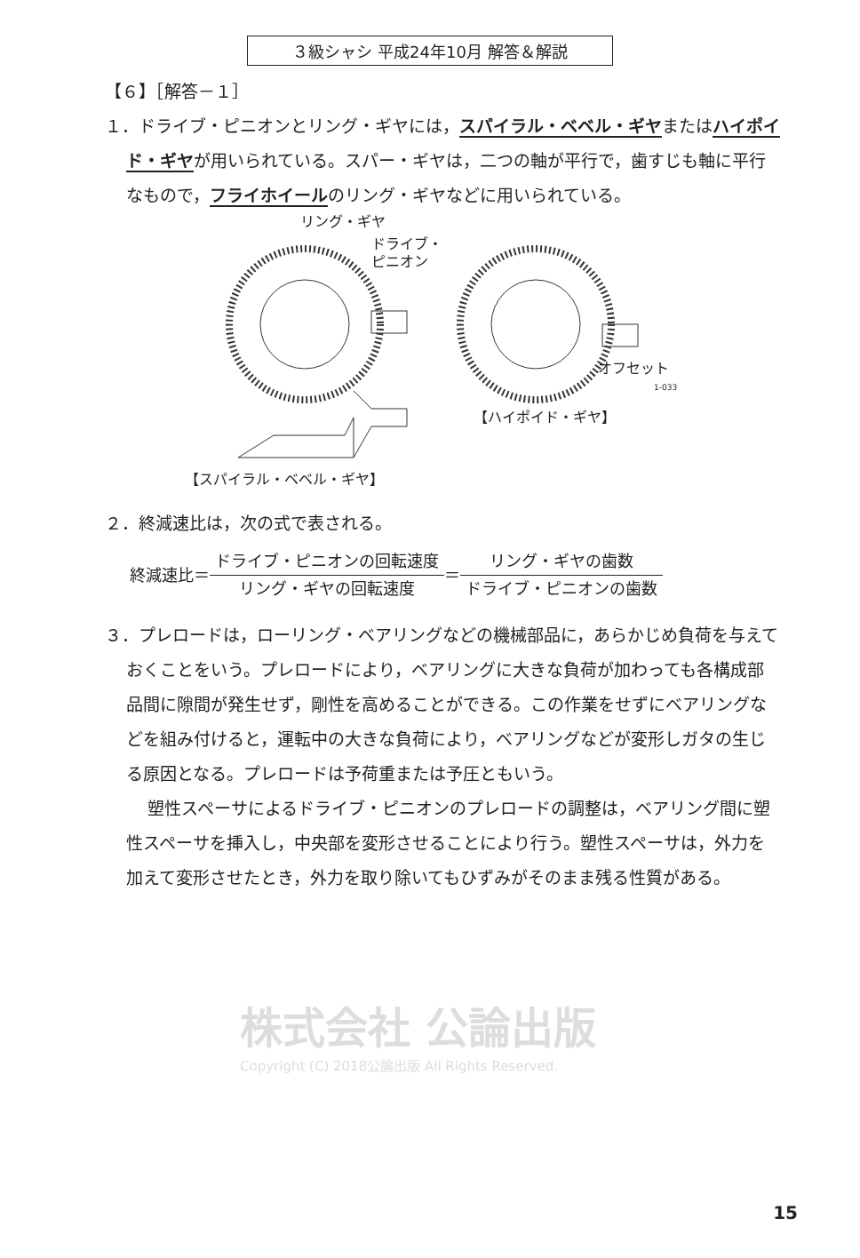３級シャシ 平成24年10月 解答＆解説
【６】［解答－１］
１．ドライブ・ピニオンとリング・ギヤには，スパイラル・ベベル・ギヤまたはハイポイド・ギヤが用いられている。スパー・ギヤは，二つの軸が平行で，歯すじも軸に平行なもので，フライホイールのリング・ギヤなどに用いられている。
リング・ギヤ
ドライブ・
ピニオン
オフセット
1-033
【ハイポイド・ギヤ】
【スパイラル・ベベル・ギヤ】
２．終減速比は，次の式で表される。
終減速比＝ ドライブ・ピニオンの回転速度 リング・ギヤの回転速度 ＝ リング・ギヤの歯数 ドライブ・ピニオンの歯数
３．プレロードは，ローリング・ベアリングなどの機械部品に，あらかじめ負荷を与えておくことをいう。プレロードにより，ベアリングに大きな負荷が加わっても各構成部品間に隙間が発生せず，剛性を高めることができる。この作業をせずにベアリングなどを組み付けると，運転中の大きな負荷により，ベアリングなどが変形しガタの生じる原因となる。プレロードは予荷重または予圧ともいう。
塑性スペーサによるドライブ・ピニオンのプレロードの調整は，ベアリング間に塑性スペーサを挿入し，中央部を変形させることにより行う。塑性スペーサは，外力を加えて変形させたとき，外力を取り除いてもひずみがそのまま残る性質がある。
株式会社 公論出版
Copyright (C) 2018公論出版 All Rights Reserved.
15